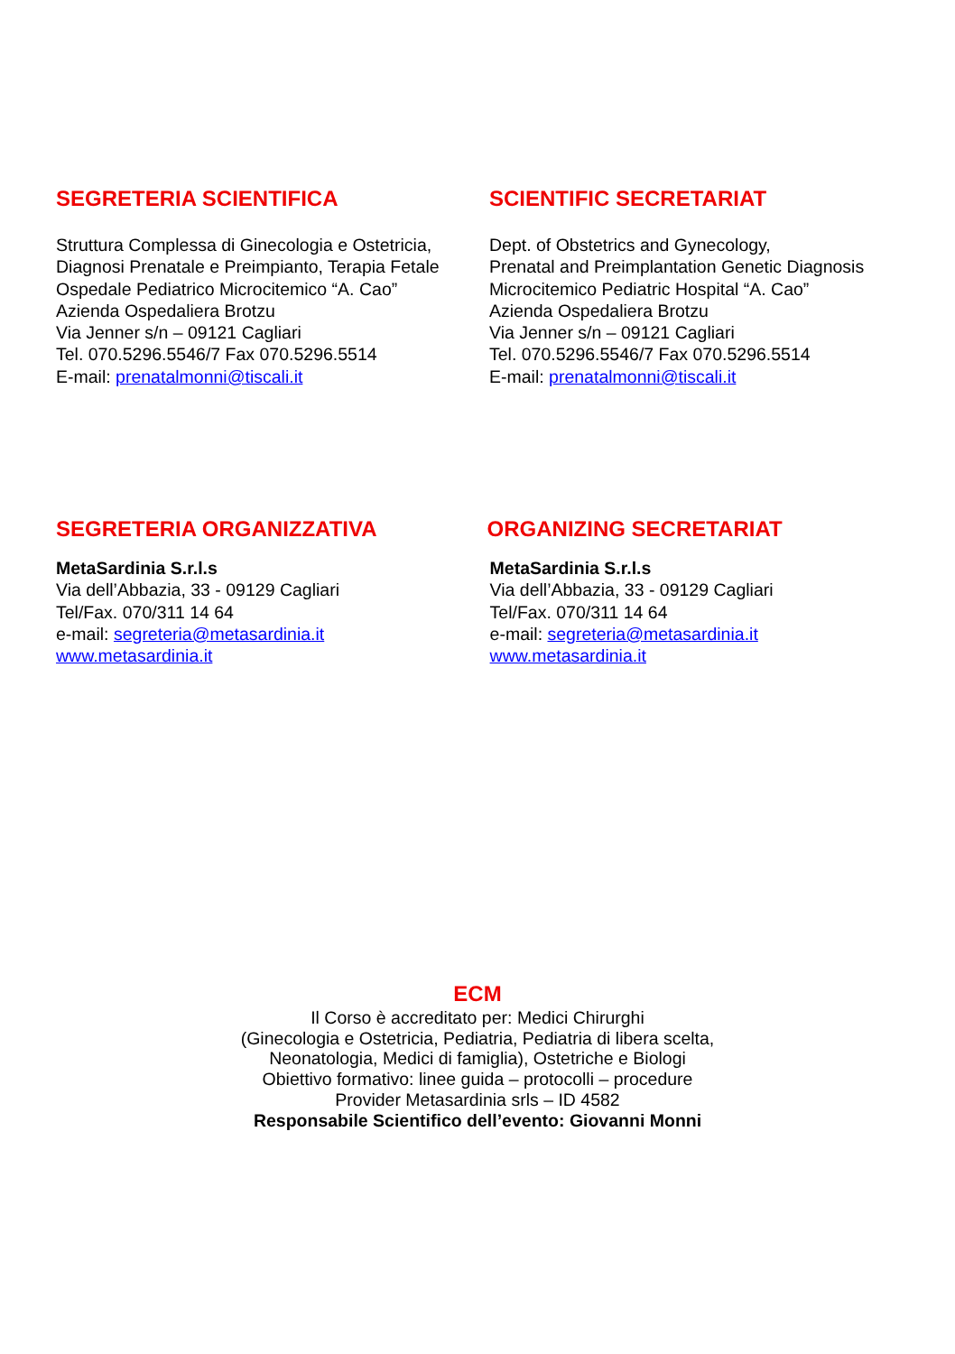SEGRETERIA SCIENTIFICA
Struttura Complessa di Ginecologia e Ostetricia,
Diagnosi Prenatale e Preimpianto, Terapia Fetale
Ospedale Pediatrico Microcitemico “A. Cao”
Azienda Ospedaliera Brotzu
Via Jenner s/n – 09121 Cagliari
Tel. 070.5296.5546/7 Fax 070.5296.5514
E-mail: prenatalmonni@tiscali.it
SCIENTIFIC SECRETARIAT
Dept. of Obstetrics and Gynecology,
Prenatal and Preimplantation Genetic Diagnosis
Microcitemico Pediatric Hospital “A. Cao”
Azienda Ospedaliera Brotzu
Via Jenner s/n – 09121 Cagliari
Tel. 070.5296.5546/7 Fax 070.5296.5514
E-mail: prenatalmonni@tiscali.it
SEGRETERIA ORGANIZZATIVA
MetaSardinia S.r.l.s
Via dell’Abbazia, 33 - 09129 Cagliari
Tel/Fax. 070/311 14 64
e-mail: segreteria@metasardinia.it
www.metasardinia.it
ORGANIZING SECRETARIAT
MetaSardinia S.r.l.s
Via dell’Abbazia, 33 - 09129 Cagliari
Tel/Fax. 070/311 14 64
e-mail: segreteria@metasardinia.it
www.metasardinia.it
ECM
Il Corso è accreditato per: Medici Chirurghi
(Ginecologia e Ostetricia, Pediatria, Pediatria di libera scelta,
Neonatologia, Medici di famiglia), Ostetriche e Biologi
Obiettivo formativo: linee guida – protocolli – procedure
Provider Metasardinia srls – ID 4582
Responsabile Scientifico dell’evento: Giovanni Monni